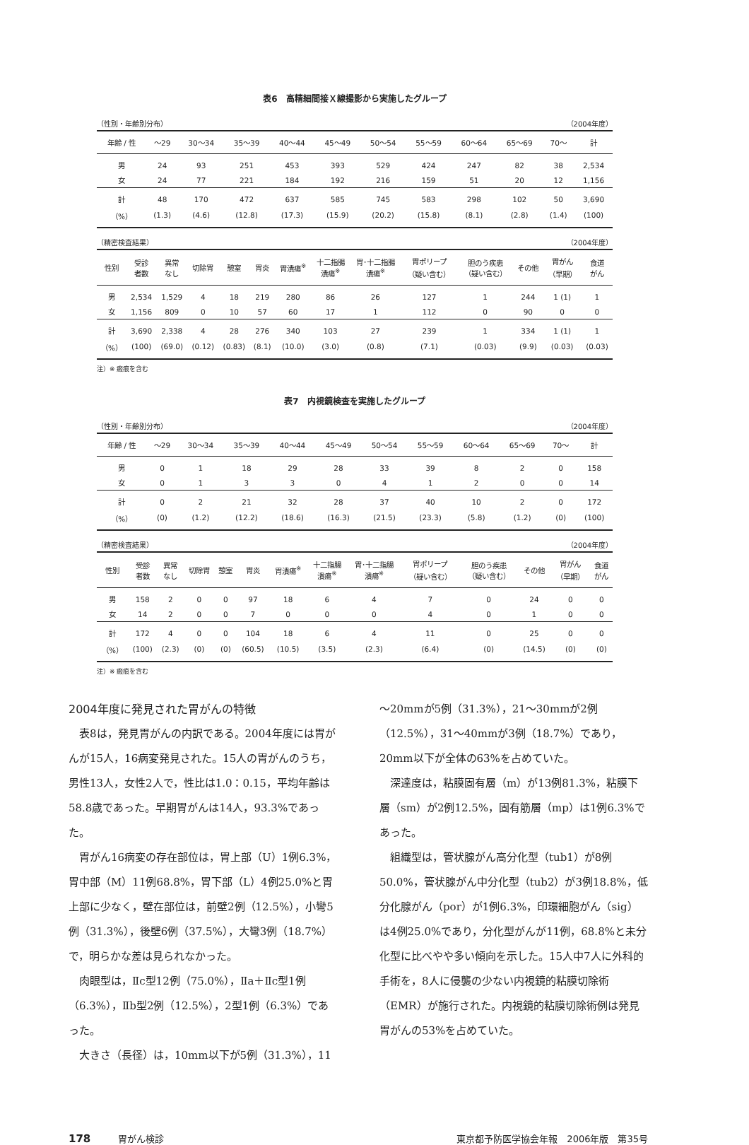表6　高精細間接Ｘ線撮影から実施したグループ
（性別・年齢別分布） （2004年度）
| 年齢 / 性 | ～29 | 30～34 | 35～39 | 40～44 | 45～49 | 50～54 | 55～59 | 60～64 | 65～69 | 70～ | 計 |
| --- | --- | --- | --- | --- | --- | --- | --- | --- | --- | --- | --- |
| 男 | 24 | 93 | 251 | 453 | 393 | 529 | 424 | 247 | 82 | 38 | 2,534 |
| 女 | 24 | 77 | 221 | 184 | 192 | 216 | 159 | 51 | 20 | 12 | 1,156 |
| 計 | 48 | 170 | 472 | 637 | 585 | 745 | 583 | 298 | 102 | 50 | 3,690 |
| （%） | (1.3) | (4.6) | (12.8) | (17.3) | (15.9) | (20.2) | (15.8) | (8.1) | (2.8) | (1.4) | (100) |
（精密検査結果） （2004年度）
| 性別 | 受診 者数 | 異常 なし | 切除胃 | 憩室 | 胃炎 | 胃潰瘍<sup>※</sup> | 十二指腸 潰瘍<sup>※</sup> | 胃･十二指腸 潰瘍<sup>※</sup> | 胃ポリープ （疑い含む） | 胆のう疾患 （疑い含む） | その他 | 胃がん （早期） | 食道 がん |
| --- | --- | --- | --- | --- | --- | --- | --- | --- | --- | --- | --- | --- | --- |
| 男 | 2,534 | 1,529 | 4 | 18 | 219 | 280 | 86 | 26 | 127 | 1 | 244 | 1 (1) | 1 |
| 女 | 1,156 | 809 | 0 | 10 | 57 | 60 | 17 | 1 | 112 | 0 | 90 | 0 | 0 |
| 計 | 3,690 | 2,338 | 4 | 28 | 276 | 340 | 103 | 27 | 239 | 1 | 334 | 1 (1) | 1 |
| （%） | (100) | (69.0) | (0.12) | (0.83) | (8.1) | (10.0) | (3.0) | (0.8) | (7.1) | (0.03) | (9.9) | (0.03) | (0.03) |
注）※ 瘢痕を含む
表7　内視鏡検査を実施したグループ
（性別・年齢別分布） （2004年度）
| 年齢 / 性 | ～29 | 30～34 | 35～39 | 40～44 | 45～49 | 50～54 | 55～59 | 60～64 | 65～69 | 70～ | 計 |
| --- | --- | --- | --- | --- | --- | --- | --- | --- | --- | --- | --- |
| 男 | 0 | 1 | 18 | 29 | 28 | 33 | 39 | 8 | 2 | 0 | 158 |
| 女 | 0 | 1 | 3 | 3 | 0 | 4 | 1 | 2 | 0 | 0 | 14 |
| 計 | 0 | 2 | 21 | 32 | 28 | 37 | 40 | 10 | 2 | 0 | 172 |
| （%） | (0) | (1.2) | (12.2) | (18.6) | (16.3) | (21.5) | (23.3) | (5.8) | (1.2) | (0) | (100) |
（精密検査結果） （2004年度）
| 性別 | 受診 者数 | 異常 なし | 切除胃 | 憩室 | 胃炎 | 胃潰瘍<sup>※</sup> | 十二指腸 潰瘍<sup>※</sup> | 胃･十二指腸 潰瘍<sup>※</sup> | 胃ポリープ （疑い含む） | 胆のう疾患 （疑い含む） | その他 | 胃がん （早期） | 食道 がん |
| --- | --- | --- | --- | --- | --- | --- | --- | --- | --- | --- | --- | --- | --- |
| 男 | 158 | 2 | 0 | 0 | 97 | 18 | 6 | 4 | 7 | 0 | 24 | 0 | 0 |
| 女 | 14 | 2 | 0 | 0 | 7 | 0 | 0 | 0 | 4 | 0 | 1 | 0 | 0 |
| 計 | 172 | 4 | 0 | 0 | 104 | 18 | 6 | 4 | 11 | 0 | 25 | 0 | 0 |
| （%） | (100) | (2.3) | (0) | (0) | (60.5) | (10.5) | (3.5) | (2.3) | (6.4) | (0) | (14.5) | (0) | (0) |
注）※ 瘢痕を含む
2004年度に発見された胃がんの特徴
表8は，発見胃がんの内訳である。2004年度には胃がんが15人，16病変発見された。15人の胃がんのうち，男性13人，女性2人で，性比は1.0：0.15，平均年齢は58.8歳であった。早期胃がんは14人，93.3%であった。
胃がん16病変の存在部位は，胃上部（U）1例6.3%，胃中部（M）11例68.8%，胃下部（L）4例25.0%と胃上部に少なく，壁在部位は，前壁2例（12.5%），小彎5例（31.3%），後壁6例（37.5%），大彎3例（18.7%）で，明らかな差は見られなかった。
肉眼型は，Ⅱc型12例（75.0%），Ⅱa＋Ⅱc型1例（6.3%），Ⅱb型2例（12.5%），2型1例（6.3%）であった。
大きさ（長径）は，10mm以下が5例（31.3%），11
～20mmが5例（31.3%），21～30mmが2例（12.5%），31～40mmが3例（18.7%）であり，20mm以下が全体の63%を占めていた。
深達度は，粘膜固有層（m）が13例81.3%，粘膜下層（sm）が2例12.5%，固有筋層（mp）は1例6.3%であった。
組織型は，管状腺がん高分化型（tub1）が8例50.0%，管状腺がん中分化型（tub2）が3例18.8%，低分化腺がん（por）が1例6.3%，印環細胞がん（sig）は4例25.0%であり，分化型がんが11例，68.8%と未分化型に比べやや多い傾向を示した。15人中7人に外科的手術を，8人に侵襲の少ない内視鏡的粘膜切除術（EMR）が施行された。内視鏡的粘膜切除術例は発見胃がんの53%を占めていた。
178　　　胃がん検診 東京都予防医学協会年報　2006年版　第35号